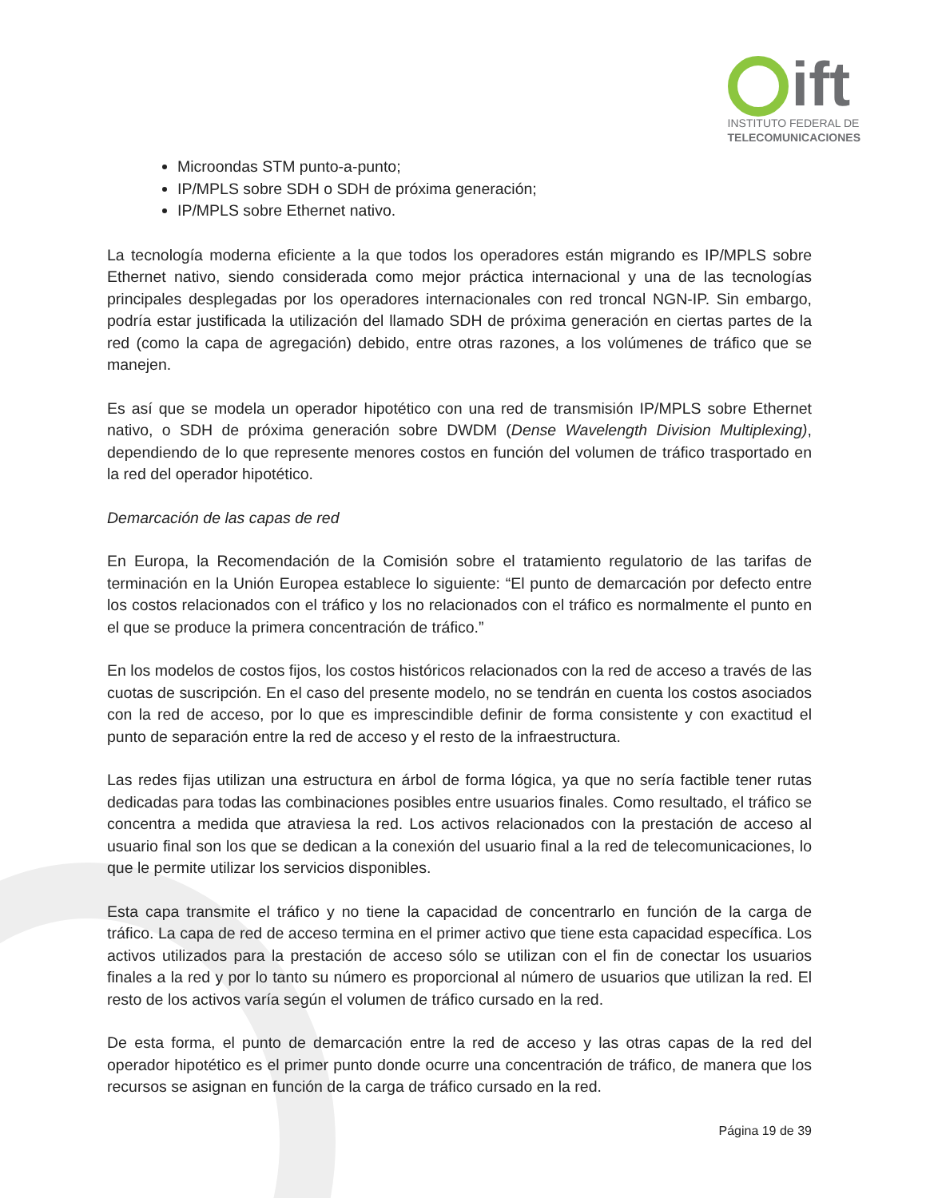ift
INSTITUTO FEDERAL DE
TELECOMUNICACIONES
Microondas STM punto-a-punto;
IP/MPLS sobre SDH o SDH de próxima generación;
IP/MPLS sobre Ethernet nativo.
La tecnología moderna eficiente a la que todos los operadores están migrando es IP/MPLS sobre Ethernet nativo, siendo considerada como mejor práctica internacional y una de las tecnologías principales desplegadas por los operadores internacionales con red troncal NGN-IP. Sin embargo, podría estar justificada la utilización del llamado SDH de próxima generación en ciertas partes de la red (como la capa de agregación) debido, entre otras razones, a los volúmenes de tráfico que se manejen.
Es así que se modela un operador hipotético con una red de transmisión IP/MPLS sobre Ethernet nativo, o SDH de próxima generación sobre DWDM (Dense Wavelength Division Multiplexing), dependiendo de lo que represente menores costos en función del volumen de tráfico trasportado en la red del operador hipotético.
Demarcación de las capas de red
En Europa, la Recomendación de la Comisión sobre el tratamiento regulatorio de las tarifas de terminación en la Unión Europea establece lo siguiente: “El punto de demarcación por defecto entre los costos relacionados con el tráfico y los no relacionados con el tráfico es normalmente el punto en el que se produce la primera concentración de tráfico.”
En los modelos de costos fijos, los costos históricos relacionados con la red de acceso a través de las cuotas de suscripción. En el caso del presente modelo, no se tendrán en cuenta los costos asociados con la red de acceso, por lo que es imprescindible definir de forma consistente y con exactitud el punto de separación entre la red de acceso y el resto de la infraestructura.
Las redes fijas utilizan una estructura en árbol de forma lógica, ya que no sería factible tener rutas dedicadas para todas las combinaciones posibles entre usuarios finales. Como resultado, el tráfico se concentra a medida que atraviesa la red. Los activos relacionados con la prestación de acceso al usuario final son los que se dedican a la conexión del usuario final a la red de telecomunicaciones, lo que le permite utilizar los servicios disponibles.
Esta capa transmite el tráfico y no tiene la capacidad de concentrarlo en función de la carga de tráfico. La capa de red de acceso termina en el primer activo que tiene esta capacidad específica. Los activos utilizados para la prestación de acceso sólo se utilizan con el fin de conectar los usuarios finales a la red y por lo tanto su número es proporcional al número de usuarios que utilizan la red. El resto de los activos varía según el volumen de tráfico cursado en la red.
De esta forma, el punto de demarcación entre la red de acceso y las otras capas de la red del operador hipotético es el primer punto donde ocurre una concentración de tráfico, de manera que los recursos se asignan en función de la carga de tráfico cursado en la red.
Página 19 de 39